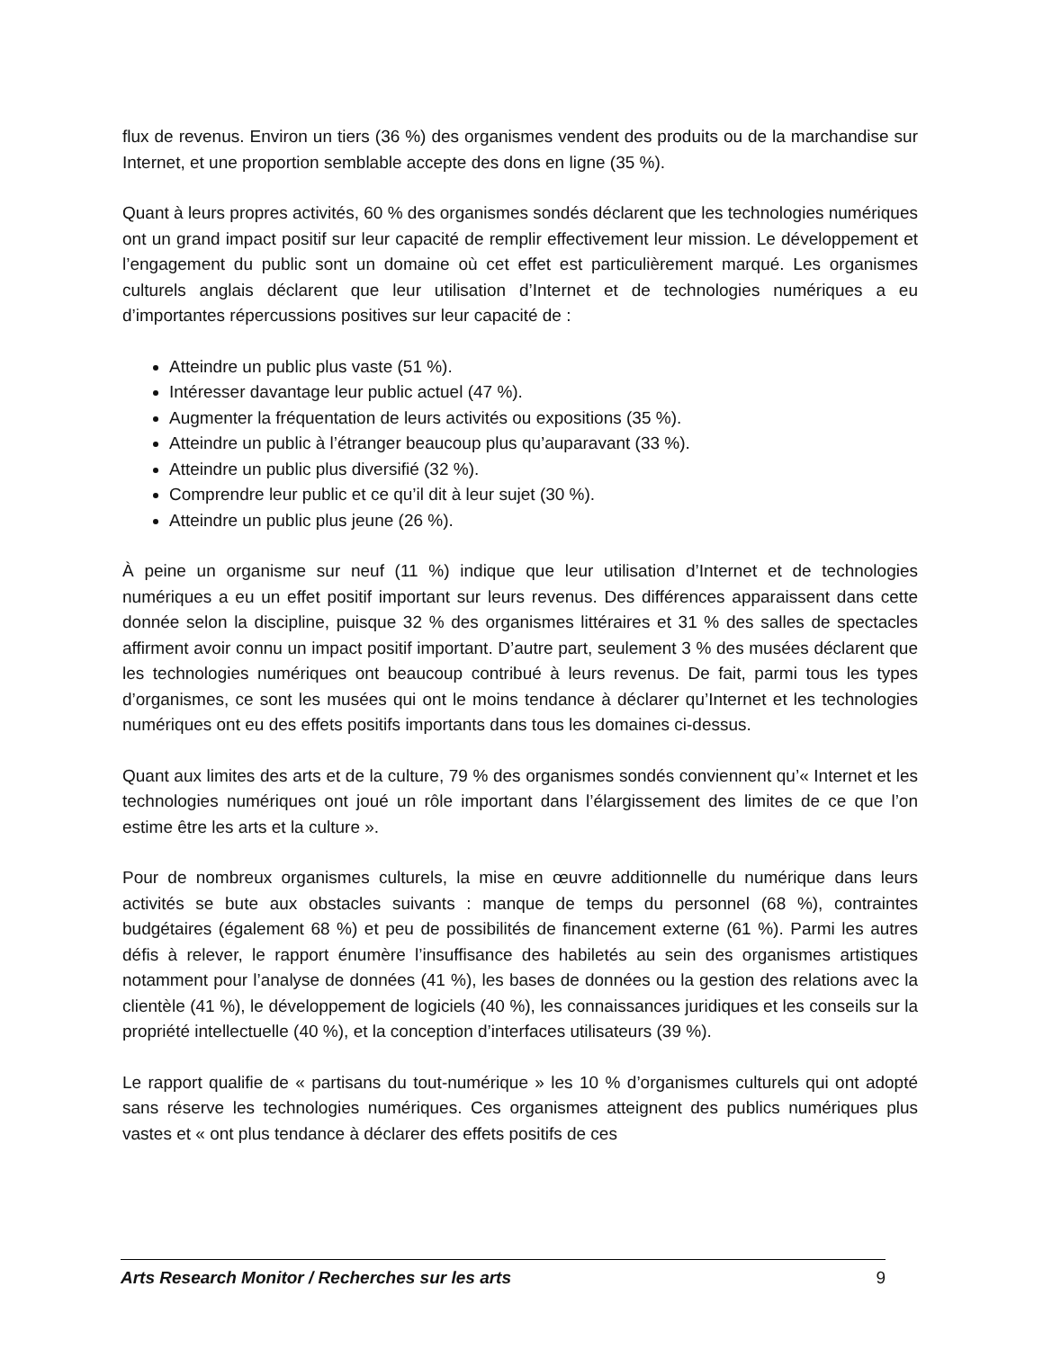flux de revenus. Environ un tiers (36 %) des organismes vendent des produits ou de la marchandise sur Internet, et une proportion semblable accepte des dons en ligne (35 %).
Quant à leurs propres activités, 60 % des organismes sondés déclarent que les technologies numériques ont un grand impact positif sur leur capacité de remplir effectivement leur mission. Le développement et l’engagement du public sont un domaine où cet effet est particulièrement marqué. Les organismes culturels anglais déclarent que leur utilisation d’Internet et de technologies numériques a eu d’importantes répercussions positives sur leur capacité de :
Atteindre un public plus vaste (51 %).
Intéresser davantage leur public actuel (47 %).
Augmenter la fréquentation de leurs activités ou expositions (35 %).
Atteindre un public à l’étranger beaucoup plus qu’auparavant (33 %).
Atteindre un public plus diversifié (32 %).
Comprendre leur public et ce qu’il dit à leur sujet (30 %).
Atteindre un public plus jeune (26 %).
À peine un organisme sur neuf (11 %) indique que leur utilisation d’Internet et de technologies numériques a eu un effet positif important sur leurs revenus. Des différences apparaissent dans cette donnée selon la discipline, puisque 32 % des organismes littéraires et 31 % des salles de spectacles affirment avoir connu un impact positif important. D’autre part, seulement 3 % des musées déclarent que les technologies numériques ont beaucoup contribué à leurs revenus. De fait, parmi tous les types d’organismes, ce sont les musées qui ont le moins tendance à déclarer qu’Internet et les technologies numériques ont eu des effets positifs importants dans tous les domaines ci-dessus.
Quant aux limites des arts et de la culture, 79 % des organismes sondés conviennent qu’« Internet et les technologies numériques ont joué un rôle important dans l’élargissement des limites de ce que l’on estime être les arts et la culture ».
Pour de nombreux organismes culturels, la mise en œuvre additionnelle du numérique dans leurs activités se bute aux obstacles suivants : manque de temps du personnel (68 %), contraintes budgétaires (également 68 %) et peu de possibilités de financement externe (61 %). Parmi les autres défis à relever, le rapport énumère l’insuffisance des habiletés au sein des organismes artistiques notamment pour l’analyse de données (41 %), les bases de données ou la gestion des relations avec la clientèle (41 %), le développement de logiciels (40 %), les connaissances juridiques et les conseils sur la propriété intellectuelle (40 %), et la conception d’interfaces utilisateurs (39 %).
Le rapport qualifie de « partisans du tout-numérique » les 10 % d’organismes culturels qui ont adopté sans réserve les technologies numériques. Ces organismes atteignent des publics numériques plus vastes et « ont plus tendance à déclarer des effets positifs de ces
Arts Research Monitor / Recherches sur les arts 9